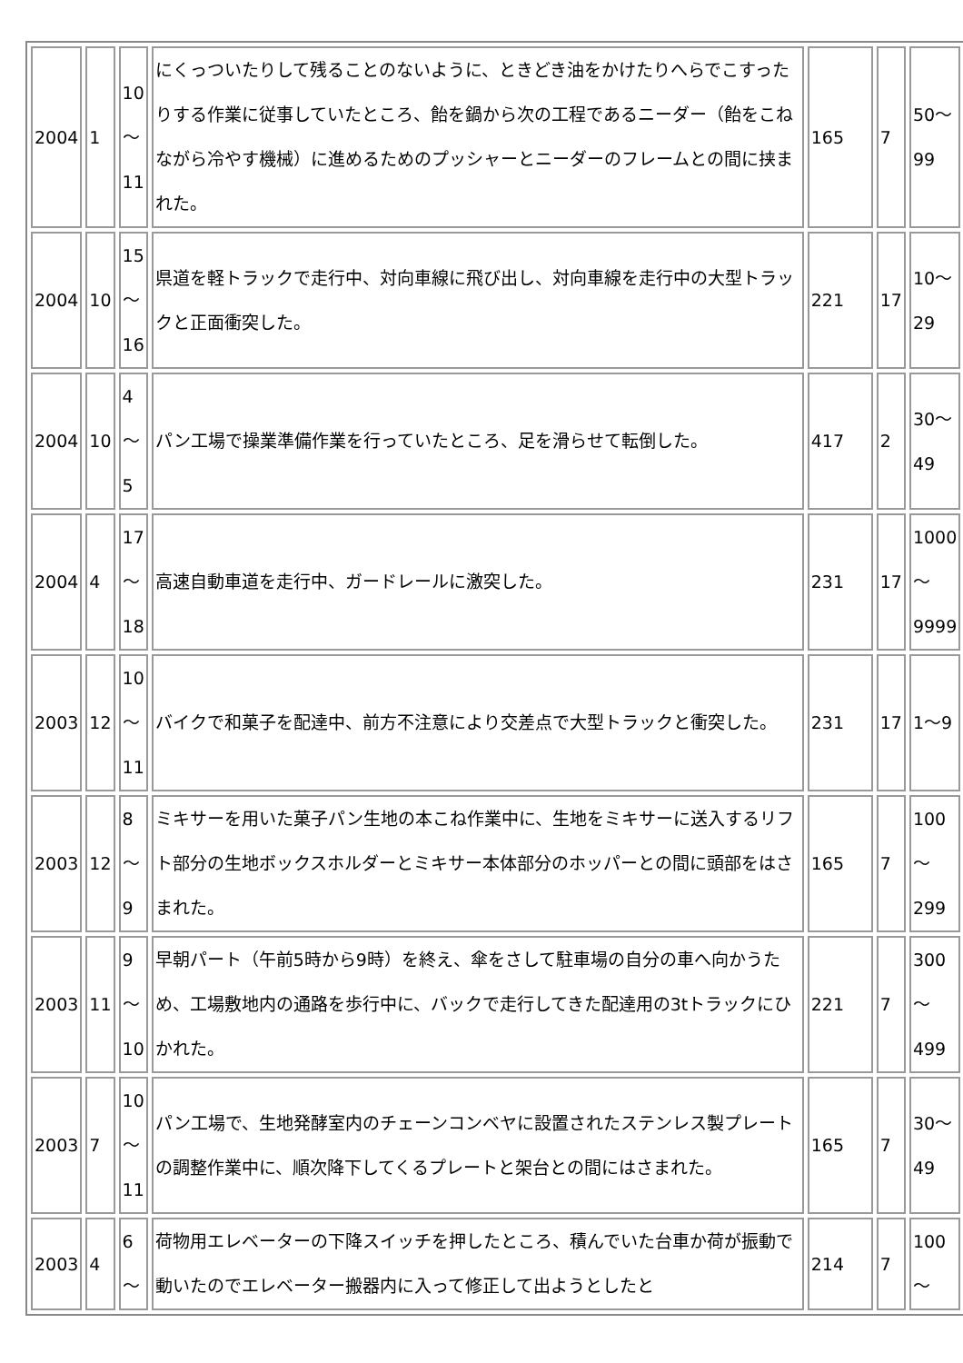| 2004 | 1 | 10 ～ 11 | にくっついたりして残ることのないように、ときどき油をかけたりへらでこすったりする作業に従事していたところ、飴を鍋から次の工程であるニーダー（飴をこねながら冷やす機械）に進めるためのプッシャーとニーダーのフレームとの間に挟まれた。 | 165 | 7 | 50～ 99 |
| 2004 | 10 | 15 ～ 16 | 県道を軽トラックで走行中、対向車線に飛び出し、対向車線を走行中の大型トラックと正面衝突した。 | 221 | 17 | 10～ 29 |
| 2004 | 10 | 4 ～ 5 | パン工場で操業準備作業を行っていたところ、足を滑らせて転倒した。 | 417 | 2 | 30～ 49 |
| 2004 | 4 | 17 ～ 18 | 高速自動車道を走行中、ガードレールに激突した。 | 231 | 17 | 1000 ～ 9999 |
| 2003 | 12 | 10 ～ 11 | バイクで和菓子を配達中、前方不注意により交差点で大型トラックと衝突した。 | 231 | 17 | 1～9 |
| 2003 | 12 | 8 ～ 9 | ミキサーを用いた菓子パン生地の本こね作業中に、生地をミキサーに送入するリフト部分の生地ボックスホルダーとミキサー本体部分のホッパーとの間に頭部をはさまれた。 | 165 | 7 | 100 ～ 299 |
| 2003 | 11 | 9 ～ 10 | 早朝パート（午前5時から9時）を終え、傘をさして駐車場の自分の車へ向かうため、工場敷地内の通路を歩行中に、バックで走行してきた配達用の3tトラックにひかれた。 | 221 | 7 | 300 ～ 499 |
| 2003 | 7 | 10 ～ 11 | パン工場で、生地発酵室内のチェーンコンベヤに設置されたステンレス製プレートの調整作業中に、順次降下してくるプレートと架台との間にはさまれた。 | 165 | 7 | 30～ 49 |
| 2003 | 4 | 6 ～ | 荷物用エレベーターの下降スイッチを押したところ、積んでいた台車か荷が振動で動いたのでエレベーター搬器内に入って修正して出ようとしたと | 214 | 7 | 100 ～ |